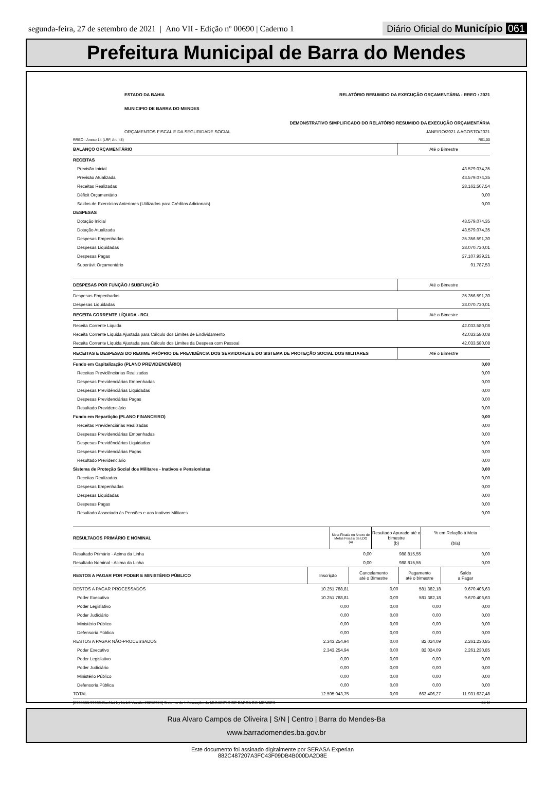segunda-feira, 27 de setembro de 2021 | Ano VII - Edição nº 00690 | Caderno 1
Diário Oficial do Município 061
Prefeitura Municipal de Barra do Mendes
| ESTADO DA BAHIA | RELATÓRIO RESUMIDO DA EXECUÇÃO ORÇAMENTÁRIA - RREO : 2021 |
| MUNICIPIO DE BARRA DO MENDES | |
| | DEMONSTRATIVO SIMPLIFICADO DO RELATÓRIO RESUMIDO DA EXECUÇÃO ORÇAMENTÁRIA |
| ORÇAMENTOS FISCAL E DA SEGURIDADE SOCIAL | JANEIRO/2021 A AGOSTO/2021 |
| RREO - Anexo 14 (LRF, Art. 48) | R$1,00 |
| BALANÇO ORÇAMENTÁRIO | Até o Bimestre |
| RECEITAS | |
| Previsão Inicial | 43.579.074,35 |
| Previsão Atualizada | 43.579.074,35 |
| Receitas Realizadas | 28.162.507,54 |
| Déficit Orçamentário | 0,00 |
| Saldos de Exercícios Anteriores (Utilizados para Créditos Adicionais) | 0,00 |
| DESPESAS | |
| Dotação Inicial | 43.579.074,35 |
| Dotação Atualizada | 43.579.074,35 |
| Despesas Empenhadas | 35.356.591,30 |
| Despesas Liquidadas | 28.070.720,01 |
| Despesas Pagas | 27.107.939,21 |
| Superávit Orçamentário | 91.787,53 |
| DESPESAS POR FUNÇÃO / SUBFUNÇÃO | Até o Bimestre |
| Despesas Empenhadas | 35.356.591,30 |
| Despesas Liquidadas | 28.070.720,01 |
| RECEITA CORRENTE LÍQUIDA - RCL | Até o Bimestre |
| Receita Corrente Liquida | 42.033.580,08 |
| Receita Corrente Líquida Ajustada para Cálculo dos Limites de Endividamento | 42.033.580,08 |
| Receita Corrente Líquida Ajustada para Cálculo dos Limites da Despesa com Pessoal | 42.033.580,08 |
| RECEITAS E DESPESAS DO REGIME PRÓPRIO DE PREVIDÊNCIA DOS SERVIDORES E DO SISTEMA DE PROTEÇÃO SOCIAL DOS MILITARES | Até o Bimestre |
| Fundo em Capitalização (PLANO PREVIDENCIÁRIO) | 0,00 |
| Receitas Previdênciárias Realizadas | 0,00 |
| Despesas Previdenciárias Empenhadas | 0,00 |
| Despesas Previdênciárias Liquidadas | 0,00 |
| Despesas Previdenciárias Pagas | 0,00 |
| Resultado Previdenciário | 0,00 |
| Fundo em Repartição (PLANO FINANCEIRO) | 0,00 |
| Receitas Previdenciárias Realizadas | 0,00 |
| Despesas Previdenciárias Empenhadas | 0,00 |
| Despesas Previdênciárias Liquidadas | 0,00 |
| Despesas Previdenciárias Pagas | 0,00 |
| Resultado Previdenciário | 0,00 |
| Sistema de Proteção Social dos Militares - Inativos e Pensionistas | 0,00 |
| Receitas Realizadas | 0,00 |
| Despesas Empenhadas | 0,00 |
| Despesas Liquidadas | 0,00 |
| Despesas Pagas | 0,00 |
| Resultado Associado às Pensões e aos Inativos Militares | 0,00 |
| RESULTADOS PRIMÁRIO E NOMINAL | Meta Fixada no Anexo de Metas Fiscais da LDO (a) | Resultado Apurado até o bimestre (b) | % em Relação à Meta (b/a) | |
| Resultado Primário - Acima da Linha | 0,00 | 988.815,55 | | 0,00 |
| Resultado Nominal - Acima da Linha | 0,00 | 988.815,55 | | 0,00 |
| RESTOS A PAGAR POR PODER E MINISTÉRIO PÚBLICO | Inscrição | Cancelamento até o Bimestre | Pagamento até o bimestre | Saldo a Pagar |
| RESTOS A PAGAR PROCESSADOS | 10.251.788,81 | 0,00 | 581.382,18 | 9.670.406,63 |
| Poder Executivo | 10.251.788,81 | 0,00 | 581.382,18 | 9.670.406,63 |
| Poder Legislativo | 0,00 | 0,00 | 0,00 | 0,00 |
| Poder Judiciário | 0,00 | 0,00 | 0,00 | 0,00 |
| Ministério Público | 0,00 | 0,00 | 0,00 | 0,00 |
| Defensoria Pública | 0,00 | 0,00 | 0,00 | 0,00 |
| RESTOS A PAGAR NÃO-PROCESSADOS | 2.343.254,94 | 0,00 | 82.024,09 | 2.261.230,85 |
| Poder Executivo | 2.343.254,94 | 0,00 | 82.024,09 | 2.261.230,85 |
| Poder Legislativo | 0,00 | 0,00 | 0,00 | 0,00 |
| Poder Judiciário | 0,00 | 0,00 | 0,00 | 0,00 |
| Ministério Público | 0,00 | 0,00 | 0,00 | 0,00 |
| Defensoria Pública | 0,00 | 0,00 | 0,00 | 0,00 |
| TOTAL | 12.595.043,75 | 0,00 | 663.406,27 | 11.931.637,48 |
| [2903003:99999:GovNet by Link3 Versão:20210924] Sistema de Informação do MUNICIPIO DE BARRA DO MENDES | 2# 1/ |
Rua Alvaro Campos de Oliveira | S/N | Centro | Barra do Mendes-Ba
www.barradomendes.ba.gov.br
Este documento foi assinado digitalmente por SERASA Experian
882C487207A3FC43F09DB4B000DA2D8E